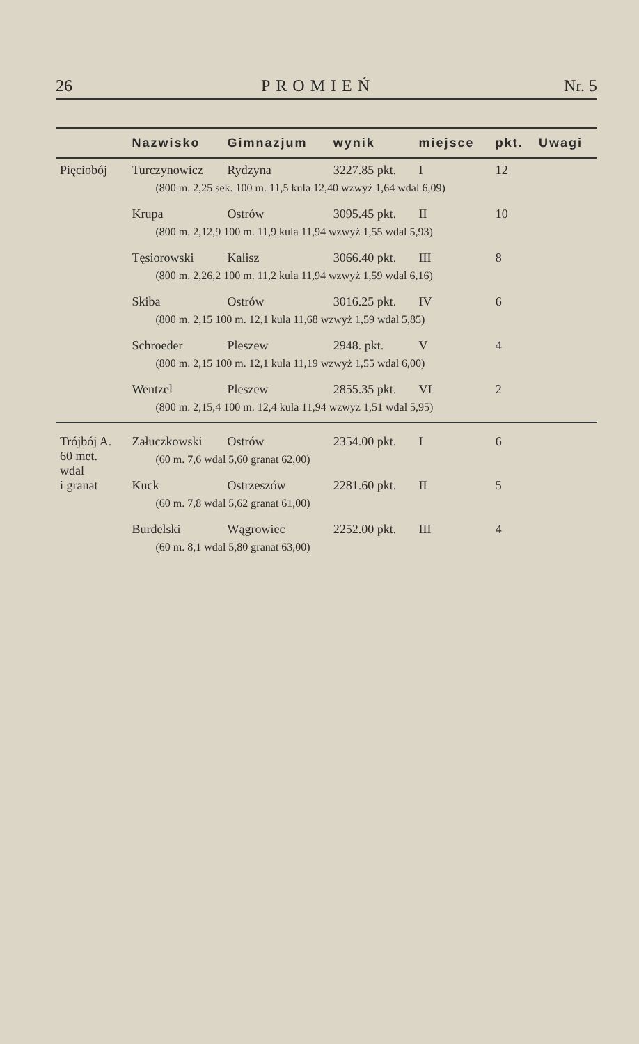26 PROMIEŃ Nr. 5
| | Nazwisko | Gimnazjum | wynik | miejsce | pkt. | Uwagi |
| --- | --- | --- | --- | --- | --- | --- |
| Pięciobój | Turczynowicz | Rydzyna | 3227.85 pkt. | I | 12 | |
| | (800 m. 2,25 sek. 100 m. 11,5 kula 12,40 wzwyż 1,64 wdal 6,09) | | | | | |
| | Krupa | Ostrów | 3095.45 pkt. | II | 10 | |
| | (800 m. 2,12,9 100 m. 11,9 kula 11,94 wzwyż 1,55 wdal 5,93) | | | | | |
| | Tęsiorowski | Kalisz | 3066.40 pkt. | III | 8 | |
| | (800 m. 2,26,2 100 m. 11,2 kula 11,94 wzwyż 1,59 wdal 6,16) | | | | | |
| | Skiba | Ostrów | 3016.25 pkt. | IV | 6 | |
| | (800 m. 2,15 100 m. 12,1 kula 11,68 wzwyż 1,59 wdal 5,85) | | | | | |
| | Schroeder | Pleszew | 2948. pkt. | V | 4 | |
| | (800 m. 2,15 100 m. 12,1 kula 11,19 wzwyż 1,55 wdal 6,00) | | | | | |
| | Wentzel | Pleszew | 2855.35 pkt. | VI | 2 | |
| | (800 m. 2,15,4 100 m. 12,4 kula 11,94 wzwyż 1,51 wdal 5,95) | | | | | |
| Trójbój A. 60 met. wdal i granat | Załuczkowski | Ostrów | 2354.00 pkt. | I | 6 | |
| | (60 m. 7,6 wdal 5,60 granat 62,00) | | | | | |
| | Kuck | Ostrzeszów | 2281.60 pkt. | II | 5 | |
| | (60 m. 7,8 wdal 5,62 granat 61,00) | | | | | |
| | Burdelski | Wągrowiec | 2252.00 pkt. | III | 4 | |
| | (60 m. 8,1 wdal 5,80 granat 63,00) | | | | | |